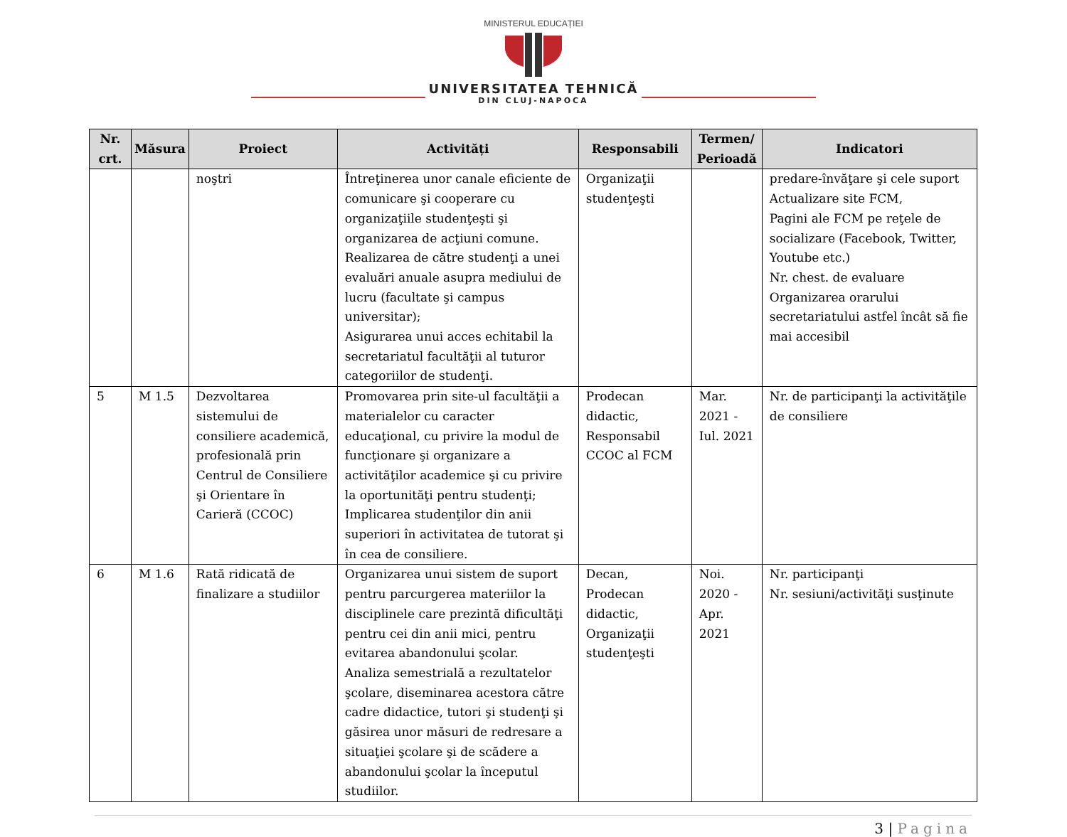MINISTERUL EDUCAȚIEI
UNIVERSITATEA TEHNICĂ
DIN CLUJ-NAPOCA
| Nr. crt. | Măsura | Proiect | Activități | Responsabili | Termen/ Perioadă | Indicatori |
| --- | --- | --- | --- | --- | --- | --- |
| | | noştri | Întreţinerea unor canale eficiente de comunicare şi cooperare cu organizaţiile studenţeşti şi organizarea de acţiuni comune. Realizarea de către studenţi a unei evaluări anuale asupra mediului de lucru (facultate şi campus universitar); Asigurarea unui acces echitabil la secretariatul facultăţii al tuturor categoriilor de studenţi. | Organizaţii studenţeşti | | predare-învăţare şi cele suport Actualizare site FCM, Pagini ale FCM pe reţele de socializare (Facebook, Twitter, Youtube etc.) Nr. chest. de evaluare Organizarea orarului secretariatului astfel încât să fie mai accesibil |
| 5 | M 1.5 | Dezvoltarea sistemului de consiliere academică, profesională prin Centrul de Consiliere şi Orientare în Carieră (CCOC) | Promovarea prin site-ul facultăţii a materialelor cu caracter educaţional, cu privire la modul de funcţionare şi organizare a activităţilor academice şi cu privire la oportunităţi pentru studenţi; Implicarea studenţilor din anii superiori în activitatea de tutorat şi în cea de consiliere. | Prodecan didactic, Responsabil CCOC al FCM | Mar. 2021 - Iul. 2021 | Nr. de participanţi la activităţile de consiliere |
| 6 | M 1.6 | Rată ridicată de finalizare a studiilor | Organizarea unui sistem de suport pentru parcurgerea materiilor la disciplinele care prezintă dificultăţi pentru cei din anii mici, pentru evitarea abandonului şcolar. Analiza semestrială a rezultatelor şcolare, diseminarea acestora către cadre didactice, tutori şi studenţi şi găsirea unor măsuri de redresare a situaţiei şcolare şi de scădere a abandonului şcolar la începutul studiilor. | Decan, Prodecan didactic, Organizaţii studenţeşti | Noi. 2020 - Apr. 2021 | Nr. participanţi Nr. sesiuni/activităţi susţinute |
3 | Pagina